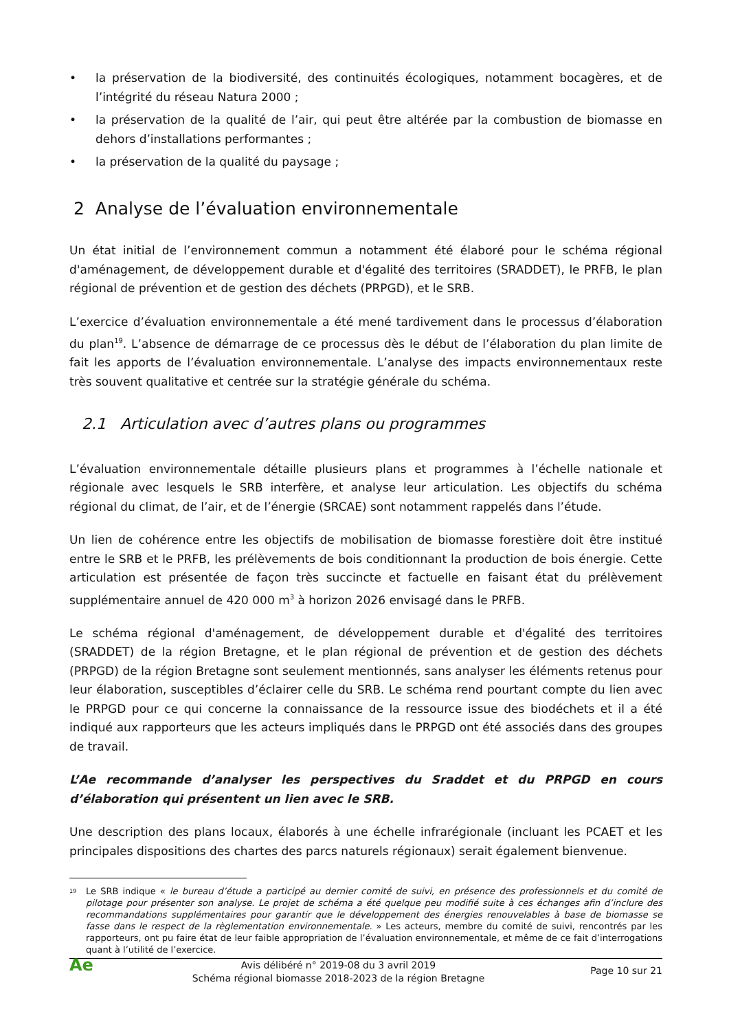• la préservation de la biodiversité, des continuités écologiques, notamment bocagères, et de l’intégrité du réseau Natura 2000 ;
• la préservation de la qualité de l’air, qui peut être altérée par la combustion de biomasse en dehors d’installations performantes ;
• la préservation de la qualité du paysage ;
2 Analyse de l’évaluation environnementale
Un état initial de l’environnement commun a notamment été élaboré pour le schéma régional d'aménagement, de développement durable et d'égalité des territoires (SRADDET), le PRFB, le plan régional de prévention et de gestion des déchets (PRPGD), et le SRB.
L’exercice d’évaluation environnementale a été mené tardivement dans le processus d’élaboration du plan<sup>19</sup>. L’absence de démarrage de ce processus dès le début de l’élaboration du plan limite de fait les apports de l’évaluation environnementale. L’analyse des impacts environnementaux reste très souvent qualitative et centrée sur la stratégie générale du schéma.
2.1 Articulation avec d’autres plans ou programmes
L’évaluation environnementale détaille plusieurs plans et programmes à l’échelle nationale et régionale avec lesquels le SRB interfère, et analyse leur articulation. Les objectifs du schéma régional du climat, de l’air, et de l’énergie (SRCAE) sont notamment rappelés dans l’étude.
Un lien de cohérence entre les objectifs de mobilisation de biomasse forestière doit être institué entre le SRB et le PRFB, les prélèvements de bois conditionnant la production de bois énergie. Cette articulation est présentée de façon très succincte et factuelle en faisant état du prélèvement supplémentaire annuel de 420 000 m<sup>3</sup> à horizon 2026 envisagé dans le PRFB.
Le schéma régional d'aménagement, de développement durable et d'égalité des territoires (SRADDET) de la région Bretagne, et le plan régional de prévention et de gestion des déchets (PRPGD) de la région Bretagne sont seulement mentionnés, sans analyser les éléments retenus pour leur élaboration, susceptibles d’éclairer celle du SRB. Le schéma rend pourtant compte du lien avec le PRPGD pour ce qui concerne la connaissance de la ressource issue des biodéchets et il a été indiqué aux rapporteurs que les acteurs impliqués dans le PRPGD ont été associés dans des groupes de travail.
L’Ae recommande d’analyser les perspectives du Sraddet et du PRPGD en cours d’élaboration qui présentent un lien avec le SRB.
Une description des plans locaux, élaborés à une échelle infrarégionale (incluant les PCAET et les principales dispositions des chartes des parcs naturels régionaux) serait également bienvenue.
<sup>19</sup> Le SRB indique « le bureau d’étude a participé au dernier comité de suivi, en présence des professionnels et du comité de pilotage pour présenter son analyse. Le projet de schéma a été quelque peu modifié suite à ces échanges afin d’inclure des recommandations supplémentaires pour garantir que le développement des énergies renouvelables à base de biomasse se fasse dans le respect de la règlementation environnementale. » Les acteurs, membre du comité de suivi, rencontrés par les rapporteurs, ont pu faire état de leur faible appropriation de l’évaluation environnementale, et même de ce fait d’interrogations quant à l’utilité de l’exercice.
Ae
Avis délibéré n° 2019-08 du 3 avril 2019
Schéma régional biomasse 2018-2023 de la région Bretagne
Page 10 sur 21